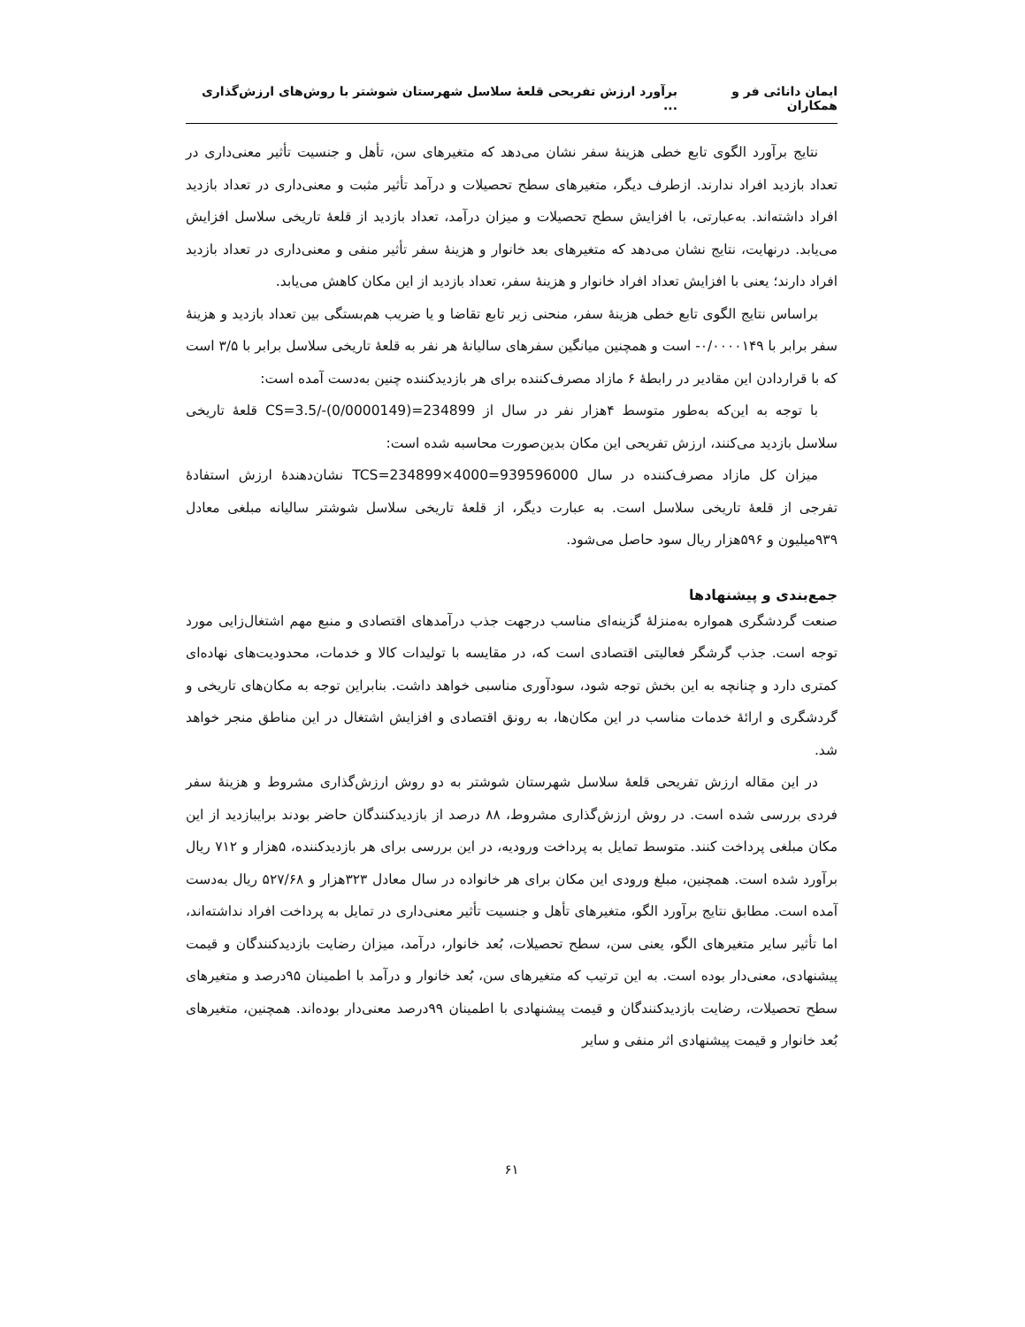ایمان دانائی فر و همکاران برآورد ارزش تفریحی قلعهٔ سلاسل شهرستان شوشتر با روش‌های ارزش‌گذاری ...
نتایج برآورد الگوی تابع خطی هزینهٔ سفر نشان می‌دهد که متغیرهای سن، تأهل و جنسیت تأثیر معنی‌داری در تعداد بازدید افراد ندارند. ازطرف دیگر، متغیرهای سطح تحصیلات و درآمد تأثیر مثبت و معنی‌داری در تعداد بازدید افراد داشته‌اند. به‌عبارتی، با افزایش سطح تحصیلات و میزان درآمد، تعداد بازدید از قلعهٔ تاریخی سلاسل افزایش می‌یابد. درنهایت، نتایج نشان می‌دهد که متغیرهای بعد خانوار و هزینهٔ سفر تأثیر منفی و معنی‌داری در تعداد بازدید افراد دارند؛ یعنی با افزایش تعداد افراد خانوار و هزینهٔ سفر، تعداد بازدید از این مکان کاهش می‌یابد.
براساس نتایج الگوی تابع خطی هزینهٔ سفر، منحنی زیر تابع تقاضا و یا ضریب هم‌بستگی بین تعداد بازدید و هزینهٔ سفر برابر با ۰/۰۰۰۰۱۴۹- است و همچنین میانگین سفرهای سالیانهٔ هر نفر به قلعهٔ تاریخی سلاسل برابر با ۳/۵ است که با قراردادن این مقادیر در رابطهٔ ۶ مازاد مصرف‌کننده برای هر بازدیدکننده چنین به‌دست آمده است:
با توجه به این‌که به‌طور متوسط ۴هزار نفر در سال از CS=3.5/-(0/0000149)=234899 قلعهٔ تاریخی سلاسل بازدید می‌کنند، ارزش تفریحی این مکان بدین‌صورت محاسبه شده است:
میزان کل مازاد مصرف‌کننده در سال TCS=234899×4000=939596000 نشان‌دهندهٔ ارزش استفادهٔ تفرجی از قلعهٔ تاریخی سلاسل است. به عبارت دیگر، از قلعهٔ تاریخی سلاسل شوشتر سالیانه مبلغی معادل ۹۳۹میلیون و ۵۹۶هزار ریال سود حاصل می‌شود.
جمع‌بندی و پیشنهادها
صنعت گردشگری همواره به‌منزلهٔ گزینه‌ای مناسب درجهت جذب درآمدهای اقتصادی و منبع مهم اشتغال‌زایی مورد توجه است. جذب گرشگر فعالیتی اقتصادی است که، در مقایسه با تولیدات کالا و خدمات، محدودیت‌های نهاده‌ای کمتری دارد و چنانچه به این بخش توجه شود، سودآوری مناسبی خواهد داشت. بنابراین توجه به مکان‌های تاریخی و گردشگری و ارائهٔ خدمات مناسب در این مکان‌ها، به رونق اقتصادی و افزایش اشتغال در این مناطق منجر خواهد شد.
در این مقاله ارزش تفریحی قلعهٔ سلاسل شهرستان شوشتر به دو روش ارزش‌گذاری مشروط و هزینهٔ سفر فردی بررسی شده است. در روش ارزش‌گذاری مشروط، ۸۸ درصد از بازدیدکنندگان حاضر بودند برایبازدید از این مکان مبلغی پرداخت کنند. متوسط تمایل به پرداخت ورودیه، در این بررسی برای هر بازدیدکننده، ۵هزار و ۷۱۲ ریال برآورد شده است. همچنین، مبلغ ورودی این مکان برای هر خانواده در سال معادل ۳۲۳هزار و ۵۲۷/۶۸ ریال به‌دست آمده است. مطابق نتایج برآورد الگو، متغیرهای تأهل و جنسیت تأثیر معنی‌داری در تمایل به پرداخت افراد نداشته‌اند، اما تأثیر سایر متغیرهای الگو، یعنی سن، سطح تحصیلات، بُعد خانوار، درآمد، میزان رضایت بازدیدکنندگان و قیمت پیشنهادی، معنی‌دار بوده است. به این ترتیب که متغیرهای سن، بُعد خانوار و درآمد با اطمینان ۹۵درصد و متغیرهای سطح تحصیلات، رضایت بازدیدکنندگان و قیمت پیشنهادی با اطمینان ۹۹درصد معنی‌دار بوده‌اند. همچنین، متغیرهای بُعد خانوار و قیمت پیشنهادی اثر منفی و سایر
۶۱